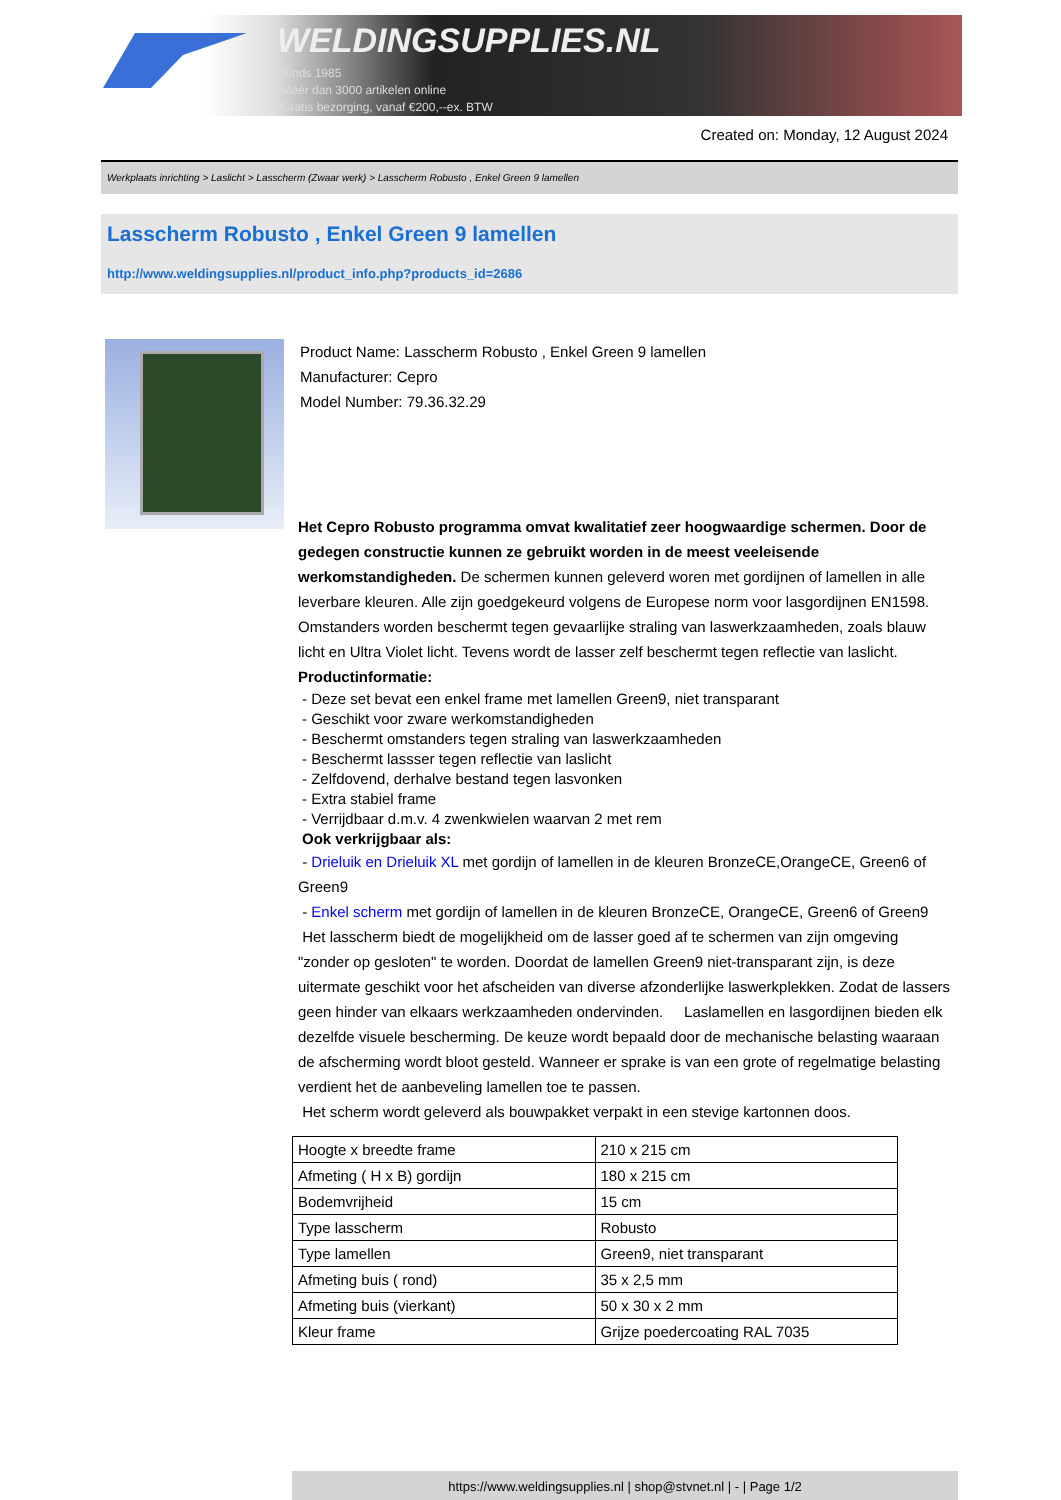WELDINGSUPPLIES.NL
- Sinds 1985
- Méér dan 3000 artikelen online
- Gratis bezorging, vanaf €200,--ex. BTW
Created on: Monday, 12 August 2024
Werkplaats inrichting > Laslicht > Lasscherm (Zwaar werk) > Lasscherm Robusto , Enkel Green 9 lamellen
Lasscherm Robusto , Enkel Green 9 lamellen
http://www.weldingsupplies.nl/product_info.php?products_id=2686
Product Name: Lasscherm Robusto , Enkel Green 9 lamellen
Manufacturer: Cepro
Model Number: 79.36.32.29
Het Cepro Robusto programma omvat kwalitatief zeer hoogwaardige schermen. Door de gedegen constructie kunnen ze gebruikt worden in de meest veeleisende werkomstandigheden. De schermen kunnen geleverd woren met gordijnen of lamellen in alle leverbare kleuren. Alle zijn goedgekeurd volgens de Europese norm voor lasgordijnen EN1598. Omstanders worden beschermt tegen gevaarlijke straling van laswerkzaamheden, zoals blauw licht en Ultra Violet licht. Tevens wordt de lasser zelf beschermt tegen reflectie van laslicht. Productinformatie:
- Deze set bevat een enkel frame met lamellen Green9, niet transparant
- Geschikt voor zware werkomstandigheden
- Beschermt omstanders tegen straling van laswerkzaamheden
- Beschermt lassser tegen reflectie van laslicht
- Zelfdovend, derhalve bestand tegen lasvonken
- Extra stabiel frame
- Verrijdbaar d.m.v. 4 zwenkwielen waarvan 2 met rem
Ook verkrijgbaar als:
- Drieluik en Drieluik XL met gordijn of lamellen in de kleuren BronzeCE,OrangeCE, Green6 of Green9
- Enkel scherm met gordijn of lamellen in de kleuren BronzeCE, OrangeCE, Green6 of Green9
Het lasscherm biedt de mogelijkheid om de lasser goed af te schermen van zijn omgeving "zonder op gesloten" te worden. Doordat de lamellen Green9 niet-transparant zijn, is deze uitermate geschikt voor het afscheiden van diverse afzonderlijke laswerkplekken. Zodat de lassers geen hinder van elkaars werkzaamheden ondervinden. Laslamellen en lasgordijnen bieden elk dezelfde visuele bescherming. De keuze wordt bepaald door de mechanische belasting waaraan de afscherming wordt bloot gesteld. Wanneer er sprake is van een grote of regelmatige belasting verdient het de aanbeveling lamellen toe te passen.
Het scherm wordt geleverd als bouwpakket verpakt in een stevige kartonnen doos.
| Hoogte x breedte frame | 210 x 215 cm |
| Afmeting ( H x B) gordijn | 180 x 215 cm |
| Bodemvrijheid | 15 cm |
| Type lasscherm | Robusto |
| Type lamellen | Green9, niet transparant |
| Afmeting buis ( rond) | 35 x 2,5 mm |
| Afmeting buis (vierkant) | 50 x 30 x 2 mm |
| Kleur frame | Grijze poedercoating RAL 7035 |
https://www.weldingsupplies.nl | shop@stvnet.nl | - | Page 1/2